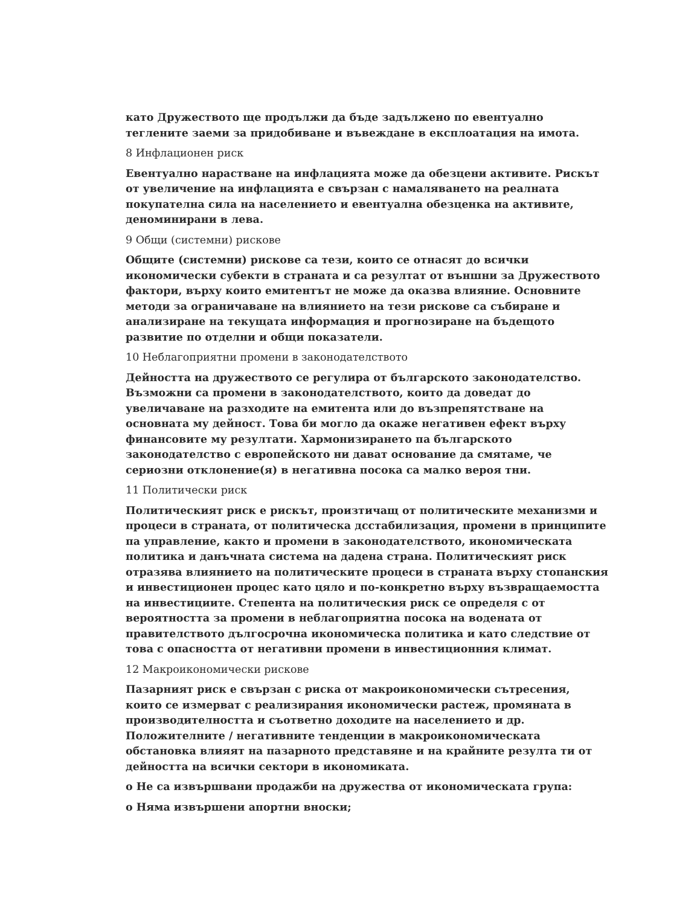като Дружеството ще продължи да бъде задължено по евентуално теглените заеми за придобиване и въвеждане в експлоатация на имота.
8 Инфлационен риск
Евентуално нарастване на инфлацията може да обезцени активите. Рискът от увеличение на инфлацията е свързан с намаляването на реалната покупателна сила на населението и евентуална обезценка на активите, деноминирани в лева.
9 Общи (системни) рискове
Общите (системни) рискове са тези, които се отнасят до всички икономически субекти в страната и са резултат от външни за Дружеството фактори, върху които емитентът не може да оказва влияние. Основните методи за ограничаване на влиянието на тези рискове са събиране и анализиране на текущата информация и прогнозиране на бъдещото развитие по отделни и общи показатели.
10 Неблагоприятни промени в законодателството
Дейността на дружеството се регулира от българското законодателство. Възможни са промени в законодателството, които да доведат до увеличаване на разходите на емитента или до възпрепятстване на основната му дейност. Това би могло да окаже негативен ефект върху финансовите му резултати. Хармонизирането па българското законодателство с европейското ни дават основание да смятаме, че сериозни отклонение(я) в негативна посока са малко вероя тни.
11 Политически риск
Политическият риск е рискът, произтичащ от политическите механизми и процеси в страната, от политическа дсстабилизация, промени в принципите па управление, както и промени в законодателството, икономическата политика и данъчната система на дадена страна. Политическият риск отразява влиянието на политическите процеси в страната върху стопанския и инвестиционен процес като цяло и по-конкретно върху възвращаемостта на инвестициите. Степента на политическия риск се определя с от вероятността за промени в неблагоприятна посока на водената от правителството дългосрочна икономическа политика и като следствие от това с опасността от негативни промени в инвестиционния климат.
12 Макроикономически рискове
Пазарният риск е свързан с риска от макроикономически сътресения, които се измерват с реализирания икономически растеж, промяната в производителността и съответно доходите на населението и др. Положителните / негативните тенденции в макроикономическата обстановка влияят на пазарното представяне и на крайните резулта ти от дейността на всички сектори в икономиката.
o Не са извършвани продажби на дружества от икономическата група:
o Няма извършени апортни вноски;